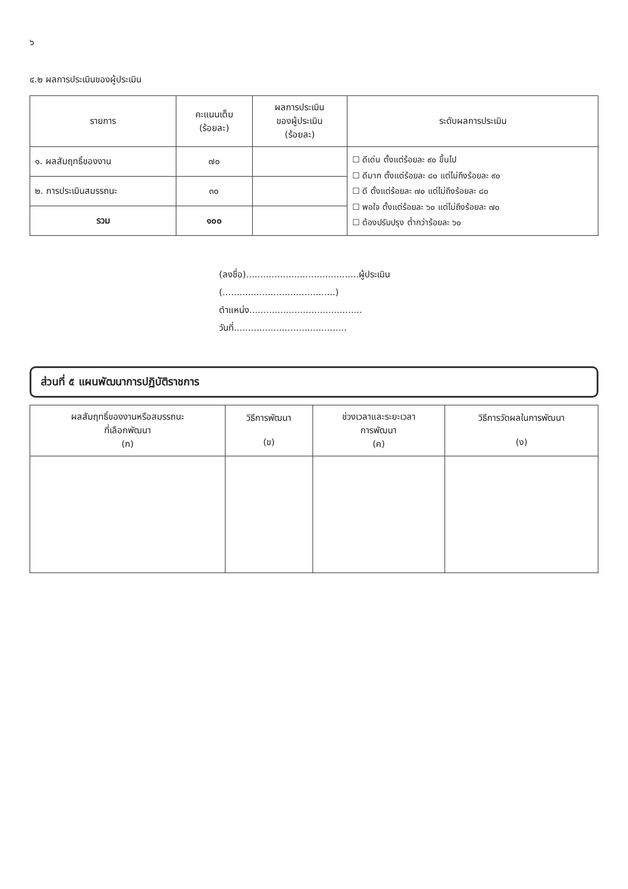๖
๔.๒ ผลการประเมินของผู้ประเมิน
| รายการ | คะแนนเต็ม (ร้อยละ) | ผลการประเมิน ของผู้ประเมิน (ร้อยละ) | ระดับผลการประเมิน |
| --- | --- | --- | --- |
| ๑. ผลสัมฤทธิ์ของงาน | ๗๐ | | ☐ ดีเด่น ตั้งแต่ร้อยละ ๙๐ ขึ้นไป ☐ ดีมาก ตั้งแต่ร้อยละ ๘๐ แต่ไม่ถึงร้อยละ ๙๐ ☐ ดี ตั้งแต่ร้อยละ ๗๐ แต่ไม่ถึงร้อยละ ๘๐ ☐ พอใจ ตั้งแต่ร้อยละ ๖๐ แต่ไม่ถึงร้อยละ ๗๐ ☐ ต้องปรับปรุง ต่ำกว่าร้อยละ ๖๐ |
| ๒. การประเมินสมรรถนะ | ๓๐ | | |
| รวม | ๑๐๐ | | |
(ลงชื่อ)........................................ผู้ประเมิน
(........................................)
ตำแหน่ง........................................
วันที่........................................
ส่วนที่ ๕ แผนพัฒนาการปฏิบัติราชการ
| ผลสัมฤทธิ์ของงานหรือสมรรถนะ ที่เลือกพัฒนา (ก) | วิธีการพัฒนา (ข) | ช่วงเวลาและระยะเวลา การพัฒนา (ค) | วิธีการวัดผลในการพัฒนา (ง) |
| --- | --- | --- | --- |